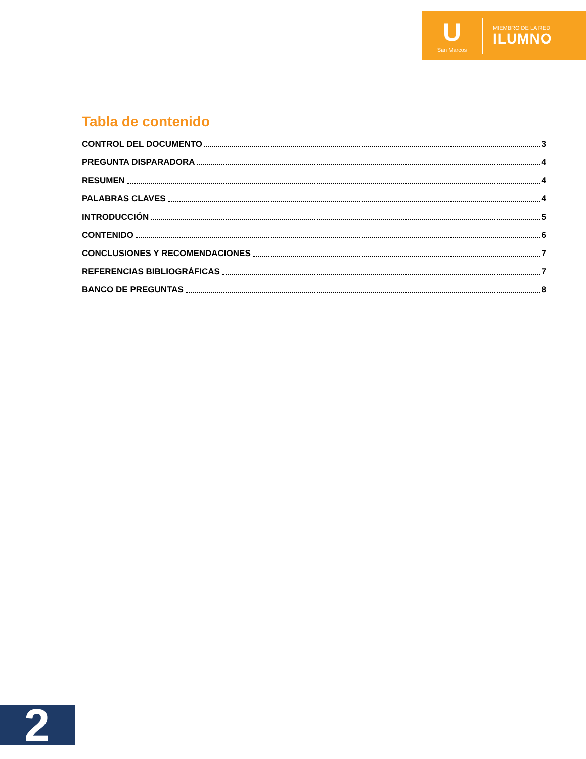U
San Marcos
MIEMBRO DE LA RED
ILUMNO
Tabla de contenido
CONTROL DEL DOCUMENTO 3
PREGUNTA DISPARADORA 4
RESUMEN 4
PALABRAS CLAVES 4
INTRODUCCIÓN 5
CONTENIDO 6
CONCLUSIONES Y RECOMENDACIONES 7
REFERENCIAS BIBLIOGRÁFICAS 7
BANCO DE PREGUNTAS 8
2